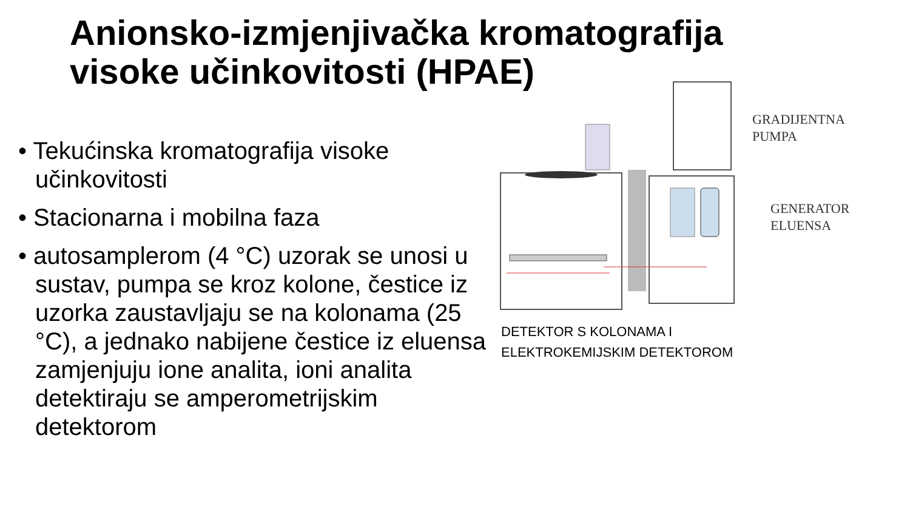Anionsko-izmjenjivačka kromatografija
visoke učinkovitosti (HPAE)
• Tekućinska kromatografija visoke učinkovitosti
• Stacionarna i mobilna faza
• autosamplerom (4 °C) uzorak se unosi u sustav, pumpa se kroz kolone, čestice iz uzorka zaustavljaju se na kolonama (25 °C), a jednako nabijene čestice iz eluensa zamjenjuju ione analita, ioni analita detektiraju se amperometrijskim detektorom
GRADIJENTNA
PUMPA
GENERATOR
ELUENSA
DETEKTOR S KOLONAMA I
ELEKTROKEMIJSKIM DETEKTOROM